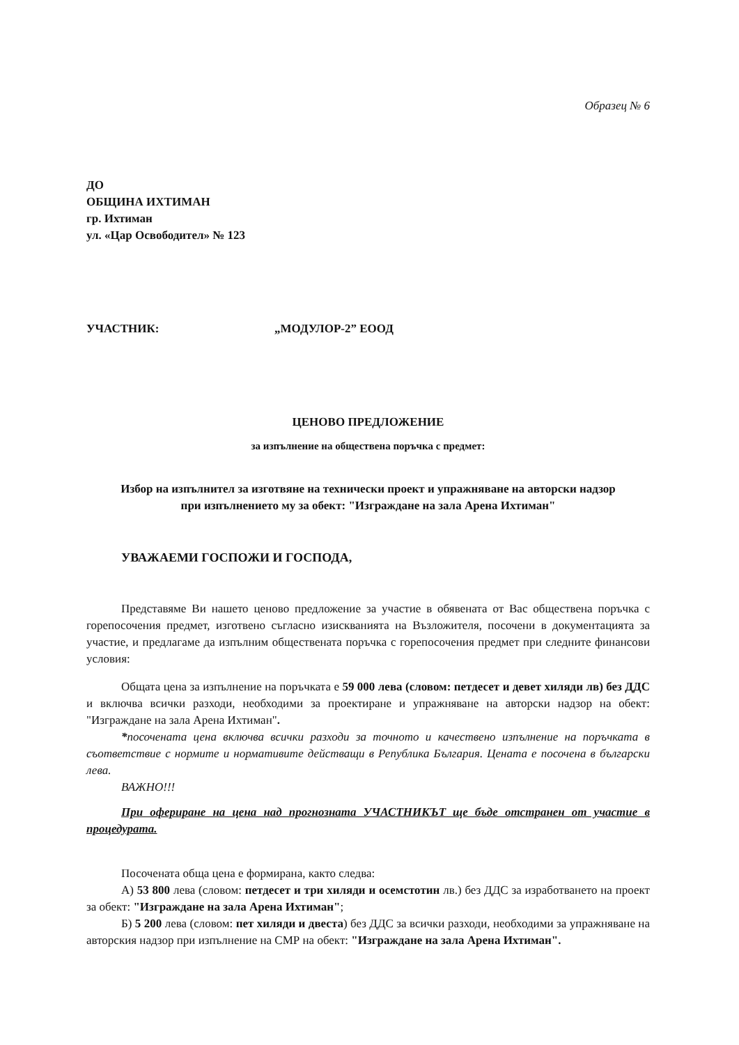Образец № 6
ДО
ОБЩИНА ИХТИМАН
гр. Ихтиман
ул. «Цар Освободител» № 123
УЧАСТНИК: „МОДУЛОР-2” ЕООД
ЦЕНОВО ПРЕДЛОЖЕНИЕ
за изпълнение на обществена поръчка с предмет:
Избор на изпълнител за изготвяне на технически проект и упражняване на авторски надзор при изпълнението му за обект: "Изграждане на зала Арена Ихтиман"
УВАЖАЕМИ ГОСПОЖИ И ГОСПОДА,
Представяме Ви нашето ценово предложение за участие в обявената от Вас обществена поръчка с горепосочения предмет, изготвено съгласно изискванията на Възложителя, посочени в документацията за участие, и предлагаме да изпълним обществената поръчка с горепосочения предмет при следните финансови условия:
Общата цена за изпълнение на поръчката е 59 000 лева (словом: петдесет и девет хиляди лв) без ДДС и включва всички разходи, необходими за проектиране и упражняване на авторски надзор на обект: "Изграждане на зала Арена Ихтиман".
*посочената цена включва всички разходи за точното и качествено изпълнение на поръчката в съответствие с нормите и нормативите действащи в Република България. Цената е посочена в български лева.
ВАЖНО!!!
При офериране на цена над прогнозната УЧАСТНИКЪТ ще бъде отстранен от участие в процедурата.
Посочената обща цена е формирана, както следва:
А) 53 800 лева (словом: петдесет и три хиляди и осемстотин лв.) без ДДС за изработването на проект за обект: "Изграждане на зала Арена Ихтиман";
Б) 5 200 лева (словом: пет хиляди и двеста) без ДДС за всички разходи, необходими за упражняване на авторския надзор при изпълнение на СМР на обект: "Изграждане на зала Арена Ихтиман".